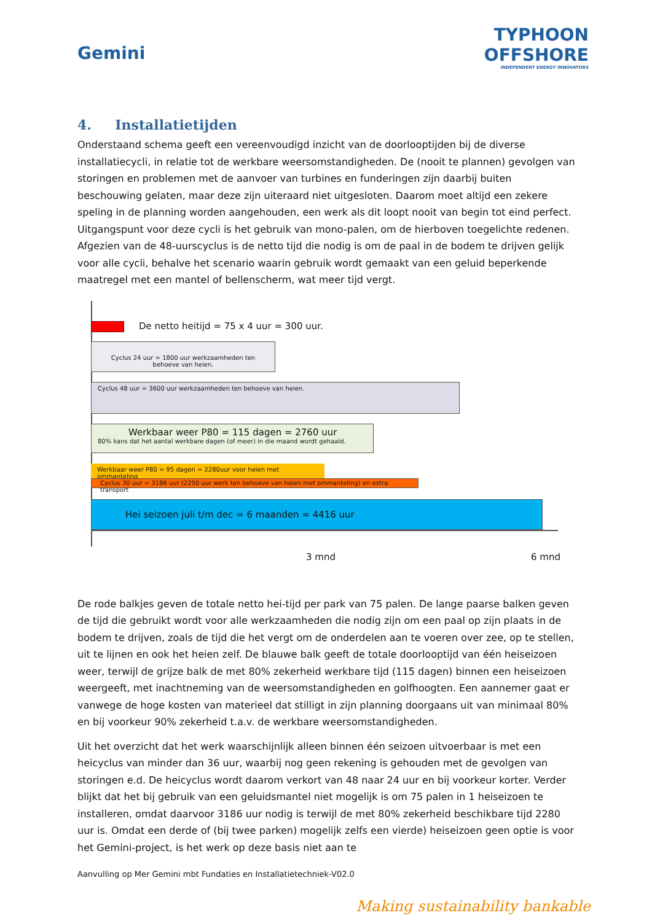Gemini
TYPHOON
OFFSHORE
INDEPENDENT ENERGY INNOVATORS
4. Installatietijden
Onderstaand schema geeft een vereenvoudigd inzicht van de doorlooptijden bij de diverse installatiecycli, in relatie tot de werkbare weersomstandigheden. De (nooit te plannen) gevolgen van storingen en problemen met de aanvoer van turbines en funderingen zijn daarbij buiten beschouwing gelaten, maar deze zijn uiteraard niet uitgesloten. Daarom moet altijd een zekere speling in de planning worden aangehouden, een werk als dit loopt nooit van begin tot eind perfect. Uitgangspunt voor deze cycli is het gebruik van mono-palen, om de hierboven toegelichte redenen. Afgezien van de 48-uurscyclus is de netto tijd die nodig is om de paal in de bodem te drijven gelijk voor alle cycli, behalve het scenario waarin gebruik wordt gemaakt van een geluid beperkende maatregel met een mantel of bellenscherm, wat meer tijd vergt.
De netto heitijd = 75 x 4 uur = 300 uur.
Cyclus 24 uur = 1800 uur werkzaamheden ten behoeve van heien.
Cyclus 48 uur = 3600 uur werkzaamheden ten behoeve van heien.
Werkbaar weer P80 = 115 dagen = 2760 uur
80% kans dat het aantal werkbare dagen (of meer) in die maand wordt gehaald.
Werkbaar weer P80 = 95 dagen = 2280uur voor heien met ommanteling
Cyclus 30 uur = 3186 uur (2250 uur werk ten behoeve van heien met ommanteling) en extra transport
Hei seizoen juli t/m dec = 6 maanden = 4416 uur
3 mnd 6 mnd
De rode balkjes geven de totale netto hei-tijd per park van 75 palen. De lange paarse balken geven de tijd die gebruikt wordt voor alle werkzaamheden die nodig zijn om een paal op zijn plaats in de bodem te drijven, zoals de tijd die het vergt om de onderdelen aan te voeren over zee, op te stellen, uit te lijnen en ook het heien zelf. De blauwe balk geeft de totale doorlooptijd van één heiseizoen weer, terwijl de grijze balk de met 80% zekerheid werkbare tijd (115 dagen) binnen een heiseizoen weergeeft, met inachtneming van de weersomstandigheden en golfhoogten. Een aannemer gaat er vanwege de hoge kosten van materieel dat stilligt in zijn planning doorgaans uit van minimaal 80% en bij voorkeur 90% zekerheid t.a.v. de werkbare weersomstandigheden.
Uit het overzicht dat het werk waarschijnlijk alleen binnen één seizoen uitvoerbaar is met een heicyclus van minder dan 36 uur, waarbij nog geen rekening is gehouden met de gevolgen van storingen e.d. De heicyclus wordt daarom verkort van 48 naar 24 uur en bij voorkeur korter. Verder blijkt dat het bij gebruik van een geluidsmantel niet mogelijk is om 75 palen in 1 heiseizoen te installeren, omdat daarvoor 3186 uur nodig is terwijl de met 80% zekerheid beschikbare tijd 2280 uur is. Omdat een derde of (bij twee parken) mogelijk zelfs een vierde) heiseizoen geen optie is voor het Gemini-project, is het werk op deze basis niet aan te
Aanvulling op Mer Gemini mbt Fundaties en Installatietechniek-V02.0
Making sustainability bankable